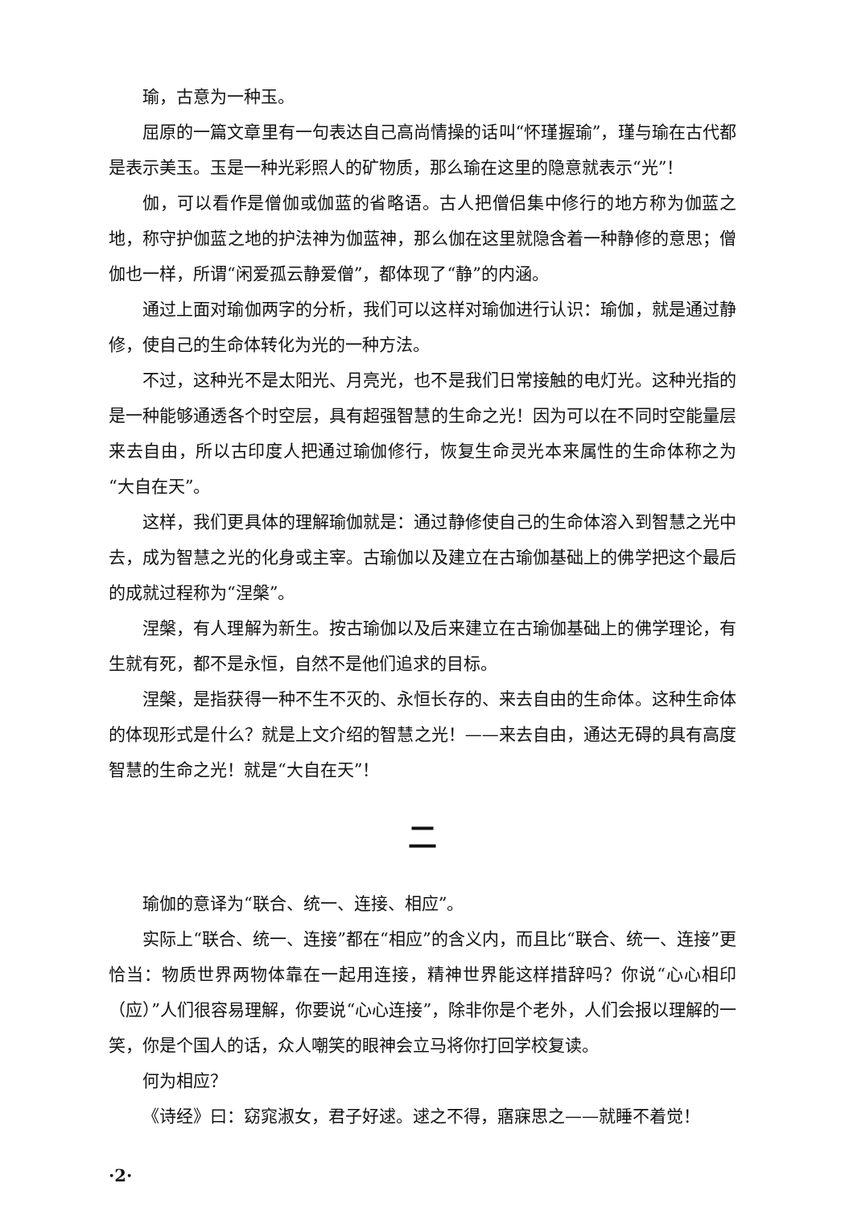瑜，古意为一种玉。
屈原的一篇文章里有一句表达自己高尚情操的话叫“怀瑾握瑜”，瑾与瑜在古代都是表示美玉。玉是一种光彩照人的矿物质，那么瑜在这里的隐意就表示“光”！
伽，可以看作是僧伽或伽蓝的省略语。古人把僧侣集中修行的地方称为伽蓝之地，称守护伽蓝之地的护法神为伽蓝神，那么伽在这里就隐含着一种静修的意思；僧伽也一样，所谓“闲爱孤云静爱僧”，都体现了“静”的内涵。
通过上面对瑜伽两字的分析，我们可以这样对瑜伽进行认识：瑜伽，就是通过静修，使自己的生命体转化为光的一种方法。
不过，这种光不是太阳光、月亮光，也不是我们日常接触的电灯光。这种光指的是一种能够通透各个时空层，具有超强智慧的生命之光！因为可以在不同时空能量层来去自由，所以古印度人把通过瑜伽修行，恢复生命灵光本来属性的生命体称之为“大自在天”。
这样，我们更具体的理解瑜伽就是：通过静修使自己的生命体溶入到智慧之光中去，成为智慧之光的化身或主宰。古瑜伽以及建立在古瑜伽基础上的佛学把这个最后的成就过程称为“涅槃”。
涅槃，有人理解为新生。按古瑜伽以及后来建立在古瑜伽基础上的佛学理论，有生就有死，都不是永恒，自然不是他们追求的目标。
涅槃，是指获得一种不生不灭的、永恒长存的、来去自由的生命体。这种生命体的体现形式是什么？就是上文介绍的智慧之光！——来去自由，通达无碍的具有高度智慧的生命之光！就是“大自在天”！
二
瑜伽的意译为“联合、统一、连接、相应”。
实际上“联合、统一、连接”都在“相应”的含义内，而且比“联合、统一、连接”更恰当：物质世界两物体靠在一起用连接，精神世界能这样措辞吗？你说“心心相印（应）”人们很容易理解，你要说“心心连接”，除非你是个老外，人们会报以理解的一笑，你是个国人的话，众人嘲笑的眼神会立马将你打回学校复读。
何为相应？
《诗经》曰：窈窕淑女，君子好逑。逑之不得，寤寐思之——就睡不着觉！
·2·